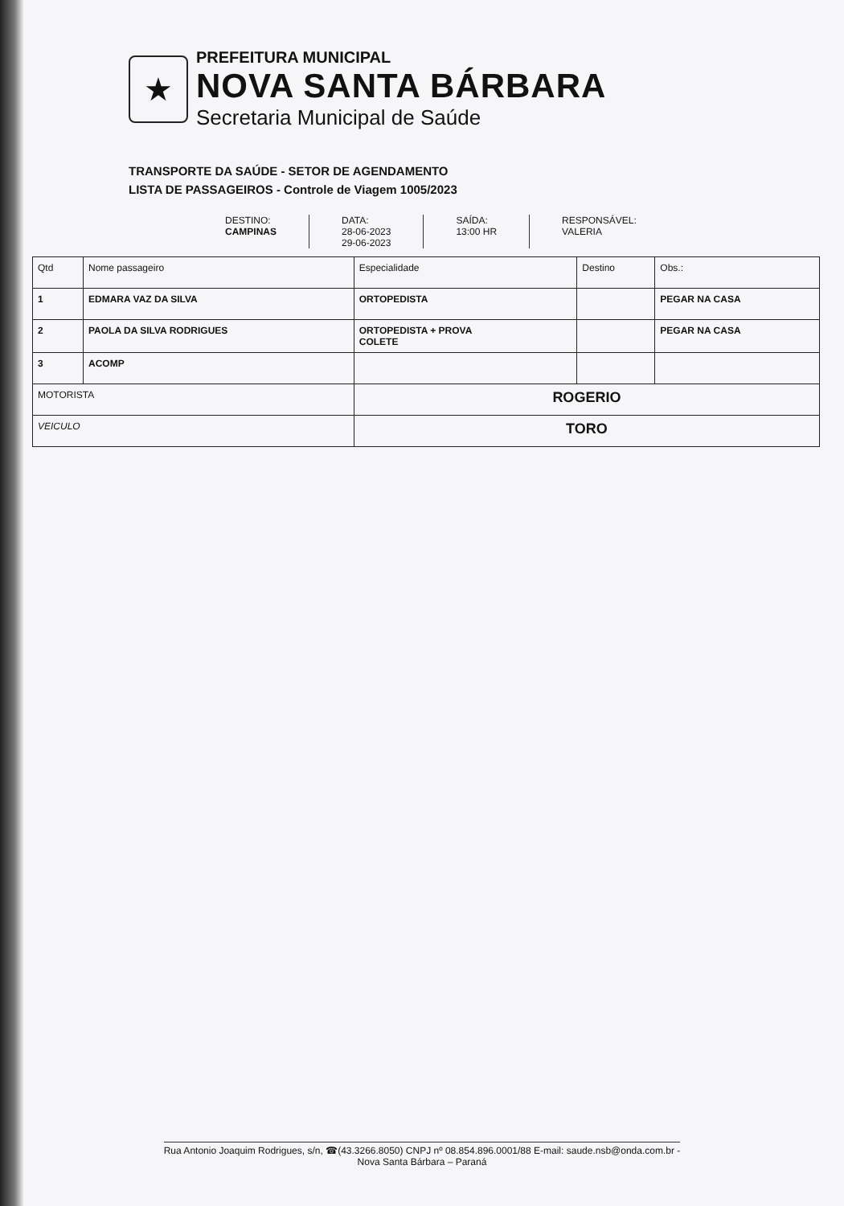★
PREFEITURA MUNICIPAL
NOVA SANTA BÁRBARA
Secretaria Municipal de Saúde
TRANSPORTE DA SAÚDE - SETOR DE AGENDAMENTO
LISTA DE PASSAGEIROS - Controle de Viagem 1005/2023
DESTINO:
CAMPINAS
DATA:
28-06-2023
29-06-2023
SAÍDA:
13:00 HR
RESPONSÁVEL:
VALERIA
| Qtd | Nome passageiro | Especialidade | Destino | Obs.: |
| --- | --- | --- | --- | --- |
| 1 | EDMARA VAZ DA SILVA | ORTOPEDISTA | | PEGAR NA CASA |
| 2 | PAOLA DA SILVA RODRIGUES | ORTOPEDISTA + PROVA COLETE | | PEGAR NA CASA |
| 3 | ACOMP | | | |
| MOTORISTA | | ROGERIO | | |
| VEICULO | | TORO | | |
Rua Antonio Joaquim Rodrigues, s/n, ☎(43.3266.8050) CNPJ nº 08.854.896.0001/88 E-mail: saude.nsb@onda.com.br -
Nova Santa Bárbara – Paraná